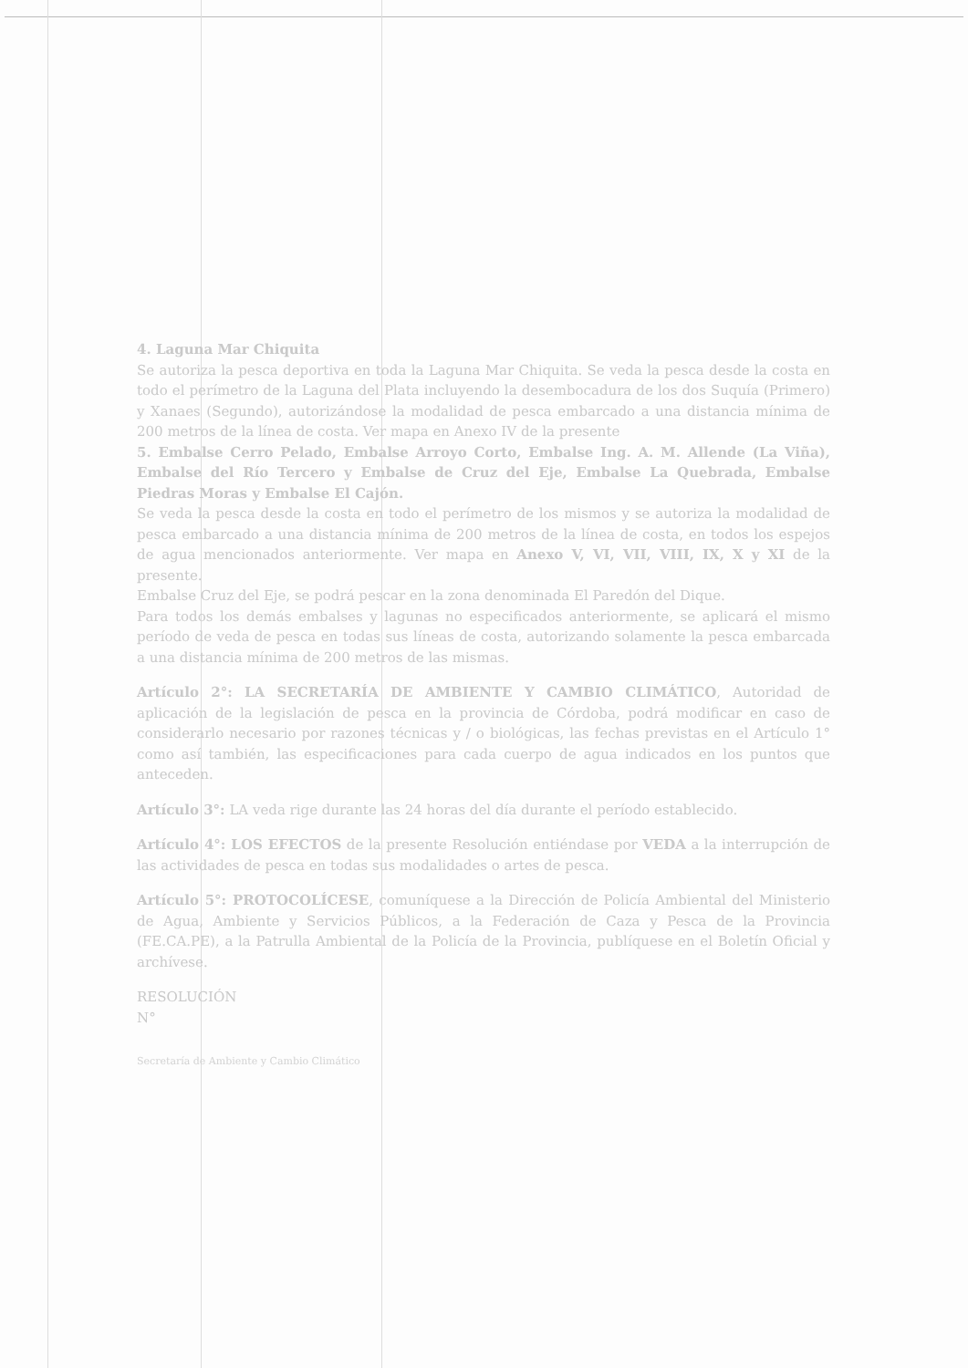4. Laguna Mar Chiquita
Se autoriza la pesca deportiva en toda la Laguna Mar Chiquita. Se veda la pesca desde la costa en todo el perímetro de la Laguna del Plata incluyendo la desembocadura de los dos Suquía (Primero) y Xanaes (Segundo), autorizándose la modalidad de pesca embarcado a una distancia mínima de 200 metros de la línea de costa. Ver mapa en Anexo IV de la presente
5. Embalse Cerro Pelado, Embalse Arroyo Corto, Embalse Ing. A. M. Allende (La Viña), Embalse del Río Tercero y Embalse de Cruz del Eje, Embalse La Quebrada, Embalse Piedras Moras y Embalse El Cajón.
Se veda la pesca desde la costa en todo el perímetro de los mismos y se autoriza la modalidad de pesca embarcado a una distancia mínima de 200 metros de la línea de costa, en todos los espejos de agua mencionados anteriormente. Ver mapa en Anexo V, VI, VII, VIII, IX, X y XI de la presente.
Embalse Cruz del Eje, se podrá pescar en la zona denominada El Paredón del Dique.
Para todos los demás embalses y lagunas no especificados anteriormente, se aplicará el mismo período de veda de pesca en todas sus líneas de costa, autorizando solamente la pesca embarcada a una distancia mínima de 200 metros de las mismas.
Artículo 2°: LA SECRETARÍA DE AMBIENTE Y CAMBIO CLIMÁTICO, Autoridad de aplicación de la legislación de pesca en la provincia de Córdoba, podrá modificar en caso de considerarlo necesario por razones técnicas y / o biológicas, las fechas previstas en el Artículo 1° como así también, las especificaciones para cada cuerpo de agua indicados en los puntos que anteceden.
Artículo 3°: LA veda rige durante las 24 horas del día durante el período establecido.
Artículo 4°: LOS EFECTOS de la presente Resolución entiéndase por VEDA a la interrupción de las actividades de pesca en todas sus modalidades o artes de pesca.
Artículo 5°: PROTOCOLÍCESE, comuníquese a la Dirección de Policía Ambiental del Ministerio de Agua, Ambiente y Servicios Públicos, a la Federación de Caza y Pesca de la Provincia (FE.CA.PE), a la Patrulla Ambiental de la Policía de la Provincia, publíquese en el Boletín Oficial y archívese.
RESOLUCIÓN
N°
Secretaría de Ambiente y Cambio Climático